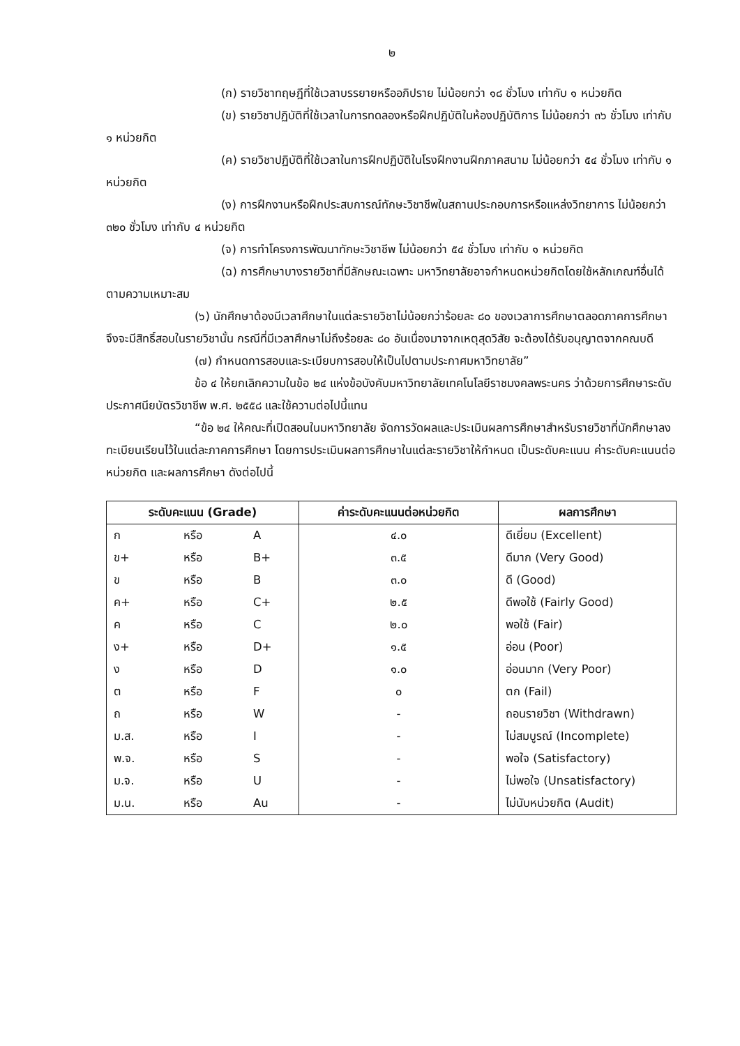๒
(ก) รายวิชาทฤษฎีที่ใช้เวลาบรรยายหรืออภิปราย ไม่น้อยกว่า ๑๘ ชั่วโมง เท่ากับ ๑ หน่วยกิต
(ข) รายวิชาปฏิบัติที่ใช้เวลาในการทดลองหรือฝึกปฏิบัติในห้องปฏิบัติการ ไม่น้อยกว่า ๓๖ ชั่วโมง เท่ากับ ๑ หน่วยกิต
(ค) รายวิชาปฏิบัติที่ใช้เวลาในการฝึกปฏิบัติในโรงฝึกงานฝึกภาคสนาม ไม่น้อยกว่า ๕๔ ชั่วโมง เท่ากับ ๑ หน่วยกิต
(ง) การฝึกงานหรือฝึกประสบการณ์ทักษะวิชาชีพในสถานประกอบการหรือแหล่งวิทยาการ ไม่น้อยกว่า ๓๒๐ ชั่วโมง เท่ากับ ๔ หน่วยกิต
(จ) การทำโครงการพัฒนาทักษะวิชาชีพ ไม่น้อยกว่า ๕๔ ชั่วโมง เท่ากับ ๑ หน่วยกิต
(ฉ) การศึกษาบางรายวิชาที่มีลักษณะเฉพาะ มหาวิทยาลัยอาจกำหนดหน่วยกิตโดยใช้หลักเกณฑ์อื่นได้ตามความเหมาะสม
(๖) นักศึกษาต้องมีเวลาศึกษาในแต่ละรายวิชาไม่น้อยกว่าร้อยละ ๘๐ ของเวลาการศึกษาตลอดภาคการศึกษาจึงจะมีสิทธิ์สอบในรายวิชานั้น กรณีที่มีเวลาศึกษาไม่ถึงร้อยละ ๘๐ อันเนื่องมาจากเหตุสุดวิสัย จะต้องได้รับอนุญาตจากคณบดี
(๗) กำหนดการสอบและระเบียบการสอบให้เป็นไปตามประกาศมหาวิทยาลัย”
ข้อ ๔ ให้ยกเลิกความในข้อ ๒๔ แห่งข้อบังคับมหาวิทยาลัยเทคโนโลยีราชมงคลพระนคร ว่าด้วยการศึกษาระดับประกาศนียบัตรวิชาชีพ พ.ศ. ๒๕๕๘ และใช้ความต่อไปนี้แทน
“ข้อ ๒๔ ให้คณะที่เปิดสอนในมหาวิทยาลัย จัดการวัดผลและประเมินผลการศึกษาสำหรับรายวิชาที่นักศึกษาลงทะเบียนเรียนไว้ในแต่ละภาคการศึกษา โดยการประเมินผลการศึกษาในแต่ละรายวิชาให้กำหนด เป็นระดับคะแนน ค่าระดับคะแนนต่อหน่วยกิต และผลการศึกษา ดังต่อไปนี้
| ระดับคะแนน (Grade) | ค่าระดับคะแนนต่อหน่วยกิต | ผลการศึกษา |
| --- | --- | --- |
| ก หรือ A | ๔.๐ | ดีเยี่ยม (Excellent) |
| ข+ หรือ B+ | ๓.๕ | ดีมาก (Very Good) |
| ข หรือ B | ๓.๐ | ดี (Good) |
| ค+ หรือ C+ | ๒.๕ | ดีพอใช้ (Fairly Good) |
| ค หรือ C | ๒.๐ | พอใช้ (Fair) |
| ง+ หรือ D+ | ๑.๕ | อ่อน (Poor) |
| ง หรือ D | ๑.๐ | อ่อนมาก (Very Poor) |
| ต หรือ F | ๐ | ตก (Fail) |
| ถ หรือ W | - | ถอนรายวิชา (Withdrawn) |
| ม.ส. หรือ I | - | ไม่สมบูรณ์ (Incomplete) |
| พ.จ. หรือ S | - | พอใจ (Satisfactory) |
| ม.จ. หรือ U | - | ไม่พอใจ (Unsatisfactory) |
| ม.น. หรือ Au | - | ไม่นับหน่วยกิต (Audit) |